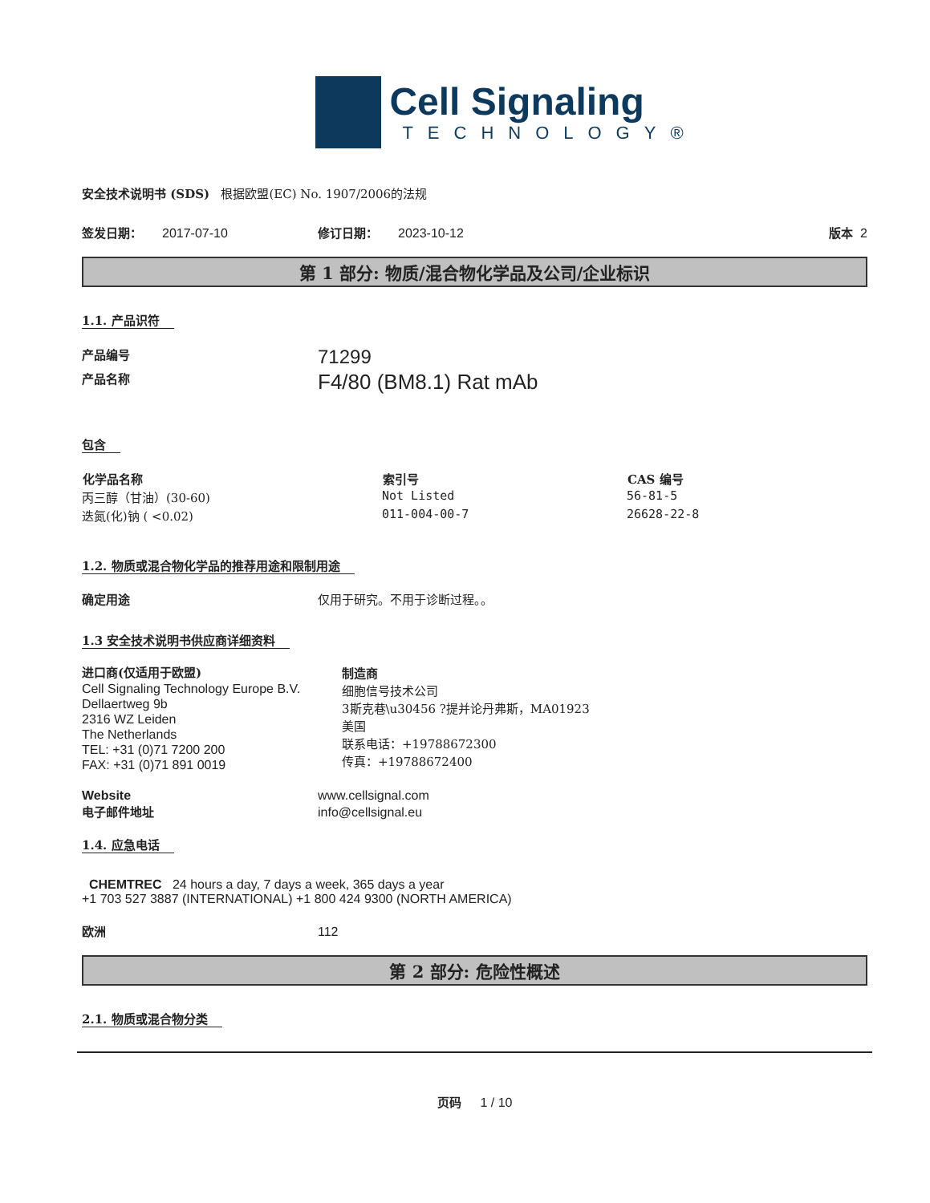Cell Signaling
TECHNOLOGY®
安全技术说明书 (SDS) 根据欧盟(EC) No. 1907/2006的法规
签发日期： 2017-07-10 修订日期： 2023-10-12 版本 2
第 1 部分: 物质/混合物化学品及公司/企业标识
1.1. 产品识符
| 产品编号 | 71299 |
| 产品名称 | F4/80 (BM8.1) Rat mAb |
包含
| 化学品名称 | 索引号 | CAS 编号 |
| --- | --- | --- |
| 丙三醇（甘油）(30-60) | Not Listed | 56-81-5 |
| 迭氮(化)钠 ( <0.02) | 011-004-00-7 | 26628-22-8 |
1.2. 物质或混合物化学品的推荐用途和限制用途
确定用途 仅用于研究。不用于诊断过程。。
1.3 安全技术说明书供应商详细资料
进口商(仅适用于欧盟)
Cell Signaling Technology Europe B.V.
Dellaertweg 9b
2316 WZ Leiden
The Netherlands
TEL: +31 (0)71 7200 200
FAX: +31 (0)71 891 0019
制造商
细胞信号技术公司
3斯克巷\u30456 ?提并论丹弗斯，MA01923
美国
联系电话：+19788672300
传真：+19788672400
Website www.cellsignal.com
电子邮件地址 info@cellsignal.eu
1.4. 应急电话
CHEMTREC 24 hours a day, 7 days a week, 365 days a year
+1 703 527 3887 (INTERNATIONAL) +1 800 424 9300 (NORTH AMERICA)
欧洲 112
第 2 部分: 危险性概述
2.1. 物质或混合物分类
页码 1 / 10